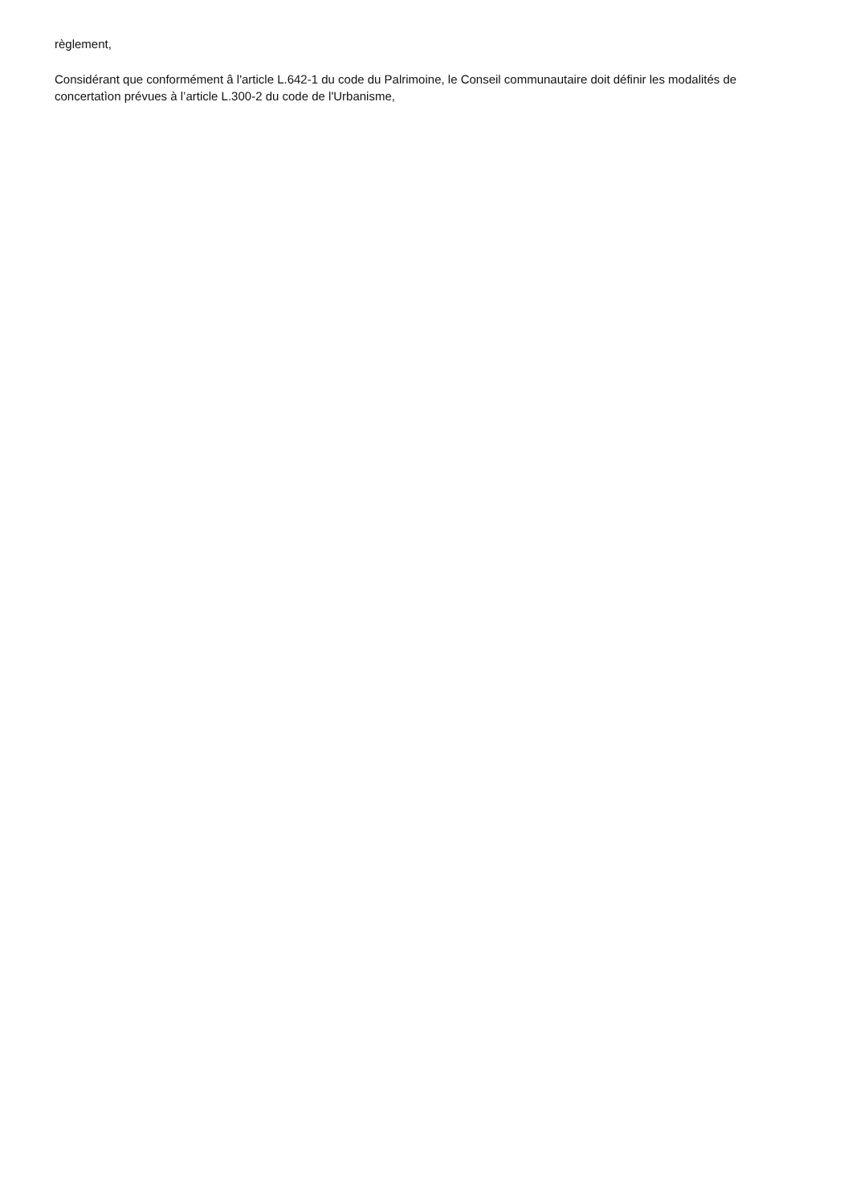règlement,
Considérant que conformément â l'article L.642-1 du code du Palrimoine, le Conseil communautaire doit définir les modalités de concertatìon prévues à l’article L.300-2 du code de l'Urbanisme,